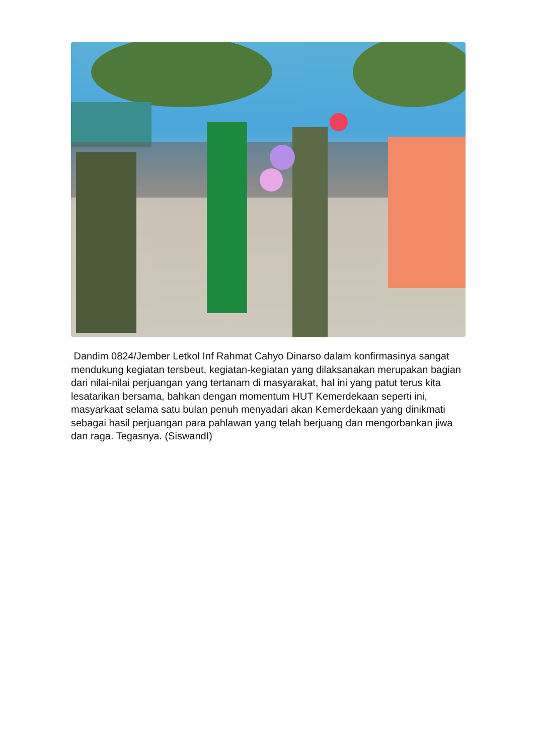Dandim 0824/Jember Letkol Inf Rahmat Cahyo Dinarso dalam konfirmasinya sangat mendukung kegiatan tersbeut, kegiatan-kegiatan yang dilaksanakan merupakan bagian dari nilai-nilai perjuangan yang tertanam di masyarakat, hal ini yang patut terus kita lesatarikan bersama, bahkan dengan momentum HUT Kemerdekaan seperti ini, masyarkaat selama satu bulan penuh menyadari akan Kemerdekaan yang dinikmati sebagai hasil perjuangan para pahlawan yang telah berjuang dan mengorbankan jiwa dan raga. Tegasnya. (SiswandI)